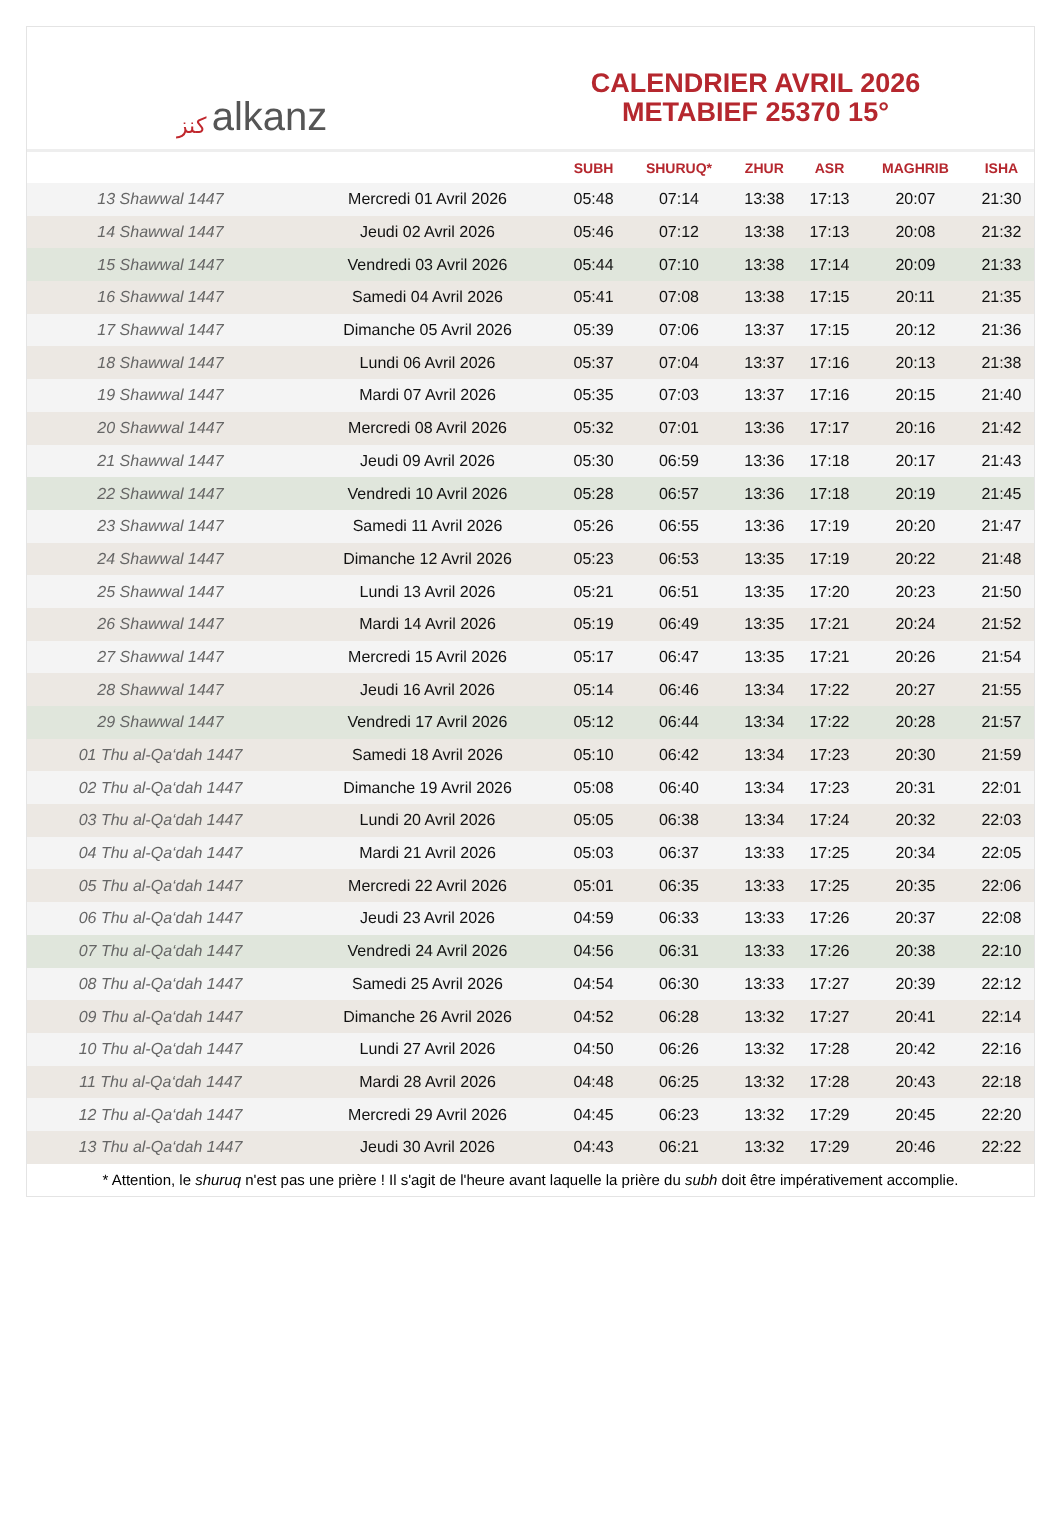كنز alkanz
CALENDRIER AVRIL 2026
METABIEF 25370 15°
| | | SUBH | SHURUQ* | ZHUR | ASR | MAGHRIB | ISHA |
| --- | --- | --- | --- | --- | --- | --- | --- |
| 13 Shawwal 1447 | Mercredi 01 Avril 2026 | 05:48 | 07:14 | 13:38 | 17:13 | 20:07 | 21:30 |
| 14 Shawwal 1447 | Jeudi 02 Avril 2026 | 05:46 | 07:12 | 13:38 | 17:13 | 20:08 | 21:32 |
| 15 Shawwal 1447 | Vendredi 03 Avril 2026 | 05:44 | 07:10 | 13:38 | 17:14 | 20:09 | 21:33 |
| 16 Shawwal 1447 | Samedi 04 Avril 2026 | 05:41 | 07:08 | 13:38 | 17:15 | 20:11 | 21:35 |
| 17 Shawwal 1447 | Dimanche 05 Avril 2026 | 05:39 | 07:06 | 13:37 | 17:15 | 20:12 | 21:36 |
| 18 Shawwal 1447 | Lundi 06 Avril 2026 | 05:37 | 07:04 | 13:37 | 17:16 | 20:13 | 21:38 |
| 19 Shawwal 1447 | Mardi 07 Avril 2026 | 05:35 | 07:03 | 13:37 | 17:16 | 20:15 | 21:40 |
| 20 Shawwal 1447 | Mercredi 08 Avril 2026 | 05:32 | 07:01 | 13:36 | 17:17 | 20:16 | 21:42 |
| 21 Shawwal 1447 | Jeudi 09 Avril 2026 | 05:30 | 06:59 | 13:36 | 17:18 | 20:17 | 21:43 |
| 22 Shawwal 1447 | Vendredi 10 Avril 2026 | 05:28 | 06:57 | 13:36 | 17:18 | 20:19 | 21:45 |
| 23 Shawwal 1447 | Samedi 11 Avril 2026 | 05:26 | 06:55 | 13:36 | 17:19 | 20:20 | 21:47 |
| 24 Shawwal 1447 | Dimanche 12 Avril 2026 | 05:23 | 06:53 | 13:35 | 17:19 | 20:22 | 21:48 |
| 25 Shawwal 1447 | Lundi 13 Avril 2026 | 05:21 | 06:51 | 13:35 | 17:20 | 20:23 | 21:50 |
| 26 Shawwal 1447 | Mardi 14 Avril 2026 | 05:19 | 06:49 | 13:35 | 17:21 | 20:24 | 21:52 |
| 27 Shawwal 1447 | Mercredi 15 Avril 2026 | 05:17 | 06:47 | 13:35 | 17:21 | 20:26 | 21:54 |
| 28 Shawwal 1447 | Jeudi 16 Avril 2026 | 05:14 | 06:46 | 13:34 | 17:22 | 20:27 | 21:55 |
| 29 Shawwal 1447 | Vendredi 17 Avril 2026 | 05:12 | 06:44 | 13:34 | 17:22 | 20:28 | 21:57 |
| 01 Thu al-Qa‘dah 1447 | Samedi 18 Avril 2026 | 05:10 | 06:42 | 13:34 | 17:23 | 20:30 | 21:59 |
| 02 Thu al-Qa‘dah 1447 | Dimanche 19 Avril 2026 | 05:08 | 06:40 | 13:34 | 17:23 | 20:31 | 22:01 |
| 03 Thu al-Qa‘dah 1447 | Lundi 20 Avril 2026 | 05:05 | 06:38 | 13:34 | 17:24 | 20:32 | 22:03 |
| 04 Thu al-Qa‘dah 1447 | Mardi 21 Avril 2026 | 05:03 | 06:37 | 13:33 | 17:25 | 20:34 | 22:05 |
| 05 Thu al-Qa‘dah 1447 | Mercredi 22 Avril 2026 | 05:01 | 06:35 | 13:33 | 17:25 | 20:35 | 22:06 |
| 06 Thu al-Qa‘dah 1447 | Jeudi 23 Avril 2026 | 04:59 | 06:33 | 13:33 | 17:26 | 20:37 | 22:08 |
| 07 Thu al-Qa‘dah 1447 | Vendredi 24 Avril 2026 | 04:56 | 06:31 | 13:33 | 17:26 | 20:38 | 22:10 |
| 08 Thu al-Qa‘dah 1447 | Samedi 25 Avril 2026 | 04:54 | 06:30 | 13:33 | 17:27 | 20:39 | 22:12 |
| 09 Thu al-Qa‘dah 1447 | Dimanche 26 Avril 2026 | 04:52 | 06:28 | 13:32 | 17:27 | 20:41 | 22:14 |
| 10 Thu al-Qa‘dah 1447 | Lundi 27 Avril 2026 | 04:50 | 06:26 | 13:32 | 17:28 | 20:42 | 22:16 |
| 11 Thu al-Qa‘dah 1447 | Mardi 28 Avril 2026 | 04:48 | 06:25 | 13:32 | 17:28 | 20:43 | 22:18 |
| 12 Thu al-Qa‘dah 1447 | Mercredi 29 Avril 2026 | 04:45 | 06:23 | 13:32 | 17:29 | 20:45 | 22:20 |
| 13 Thu al-Qa‘dah 1447 | Jeudi 30 Avril 2026 | 04:43 | 06:21 | 13:32 | 17:29 | 20:46 | 22:22 |
* Attention, le shuruq n'est pas une prière ! Il s'agit de l'heure avant laquelle la prière du subh doit être impérativement accomplie.